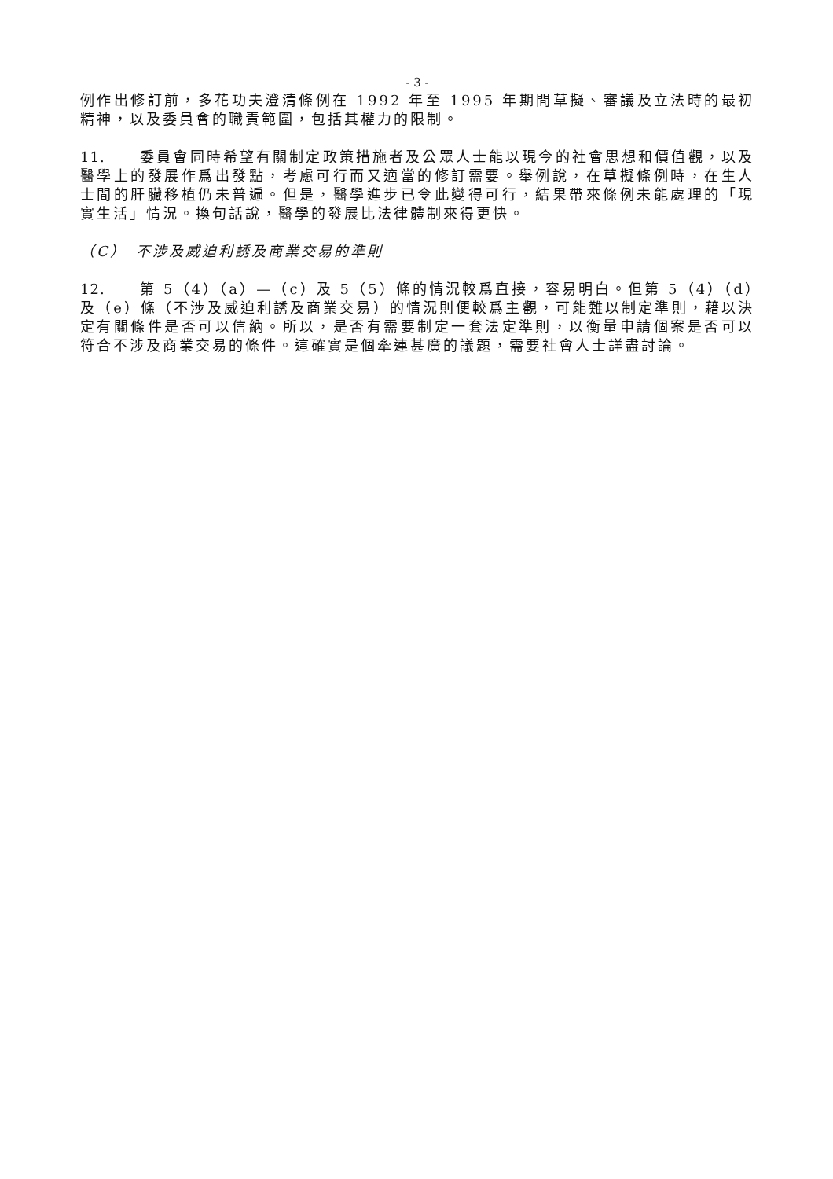- 3 -
例作出修訂前，多花功夫澄清條例在 1992 年至 1995 年期間草擬、審議及立法時的最初精神，以及委員會的職責範圍，包括其權力的限制。
11. 委員會同時希望有關制定政策措施者及公眾人士能以現今的社會思想和價值觀，以及醫學上的發展作爲出發點，考慮可行而又適當的修訂需要。舉例說，在草擬條例時，在生人士間的肝臟移植仍未普遍。但是，醫學進步已令此變得可行，結果帶來條例未能處理的「現實生活」情況。換句話說，醫學的發展比法律體制來得更快。
（C）　不涉及威迫利誘及商業交易的準則
12. 第 5（4）（a）—（c）及 5（5）條的情況較爲直接，容易明白。但第 5（4）（d）及（e）條（不涉及威迫利誘及商業交易）的情況則便較爲主觀，可能難以制定準則，藉以決定有關條件是否可以信納。所以，是否有需要制定一套法定準則，以衡量申請個案是否可以符合不涉及商業交易的條件。這確實是個牽連甚廣的議題，需要社會人士詳盡討論。